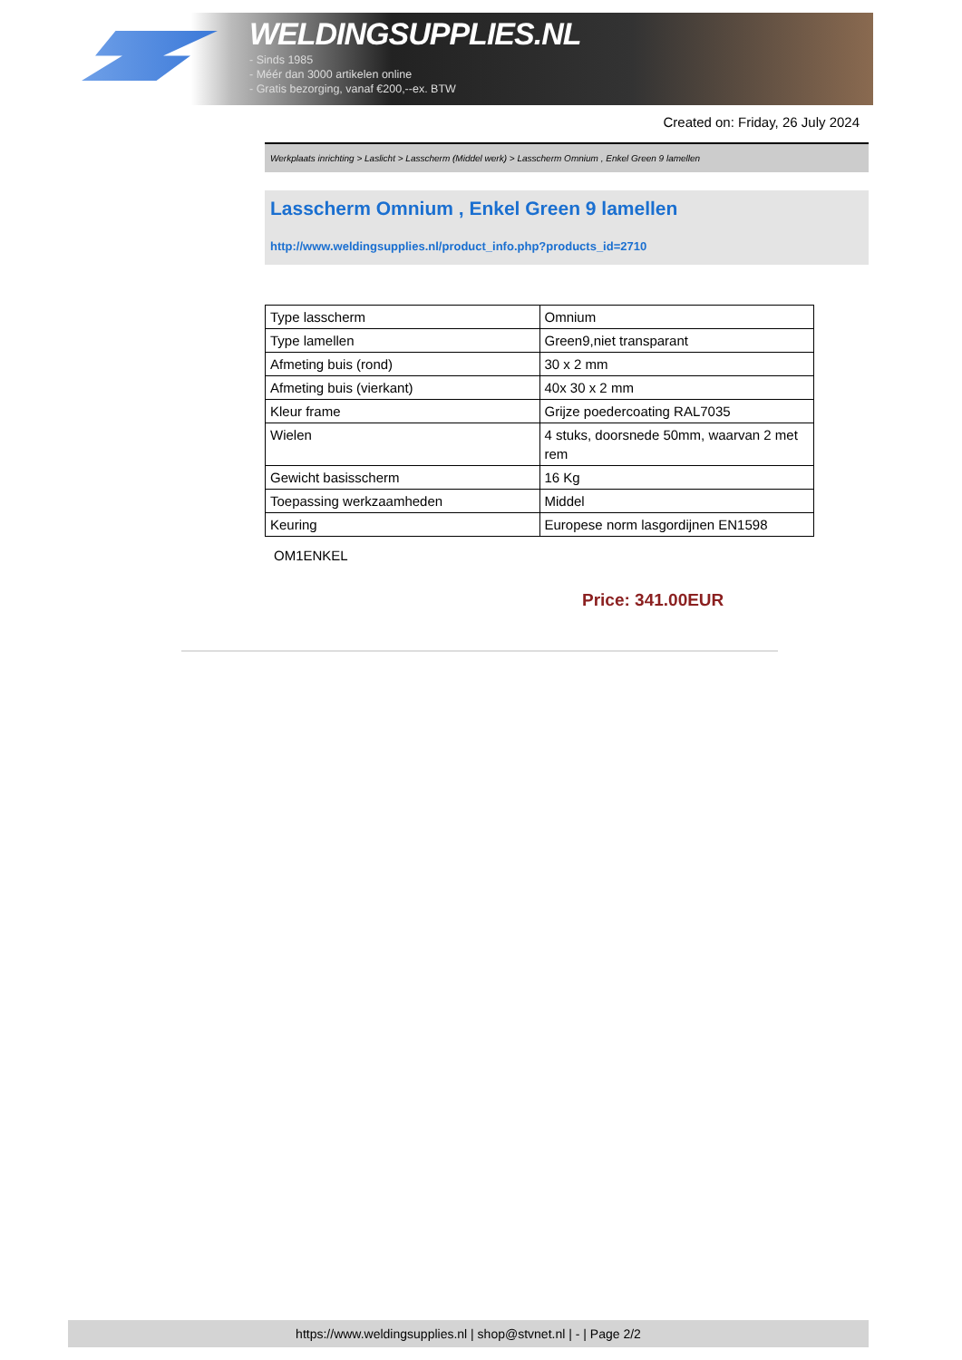WELDINGSUPPLIES.NL
- Sinds 1985
- Méér dan 3000 artikelen online
- Gratis bezorging, vanaf €200,--ex. BTW
Created on: Friday, 26 July 2024
Werkplaats inrichting > Laslicht > Lasscherm (Middel werk) > Lasscherm Omnium , Enkel Green 9 lamellen
Lasscherm Omnium , Enkel Green 9 lamellen
http://www.weldingsupplies.nl/product_info.php?products_id=2710
| Type lasscherm | Omnium |
| Type lamellen | Green9,niet transparant |
| Afmeting buis (rond) | 30 x 2 mm |
| Afmeting buis (vierkant) | 40x 30 x 2 mm |
| Kleur frame | Grijze poedercoating RAL7035 |
| Wielen | 4 stuks, doorsnede 50mm, waarvan 2 met rem |
| Gewicht basisscherm | 16 Kg |
| Toepassing werkzaamheden | Middel |
| Keuring | Europese norm lasgordijnen EN1598 |
OM1ENKEL
Price: 341.00EUR
https://www.weldingsupplies.nl | shop@stvnet.nl | - | Page 2/2